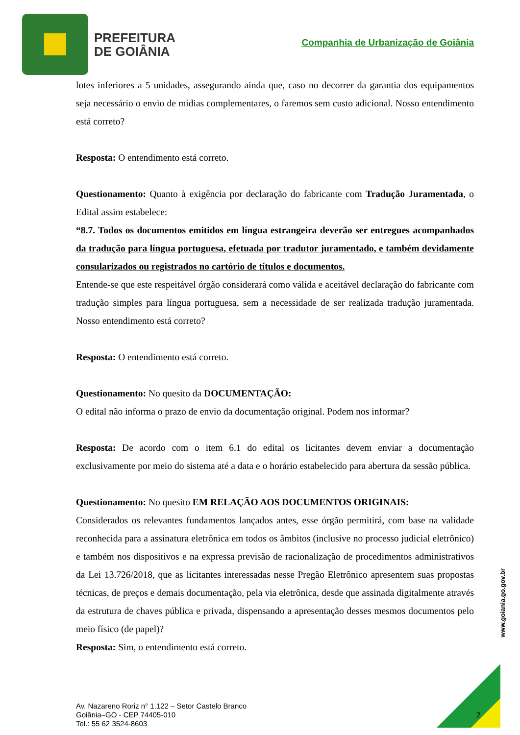PREFEITURA
DE GOIÂNIA
Companhia de Urbanização de Goiânia
lotes inferiores a 5 unidades, assegurando ainda que, caso no decorrer da garantia dos equipamentos seja necessário o envio de mídias complementares, o faremos sem custo adicional. Nosso entendimento está correto?
Resposta: O entendimento está correto.
Questionamento: Quanto à exigência por declaração do fabricante com Tradução Juramentada, o Edital assim estabelece:
“8.7. Todos os documentos emitidos em língua estrangeira deverão ser entregues acompanhados da tradução para língua portuguesa, efetuada por tradutor juramentado, e também devidamente consularizados ou registrados no cartório de títulos e documentos.
Entende-se que este respeitável órgão considerará como válida e aceitável declaração do fabricante com tradução simples para língua portuguesa, sem a necessidade de ser realizada tradução juramentada. Nosso entendimento está correto?
Resposta: O entendimento está correto.
Questionamento: No quesito da DOCUMENTAÇÃO:
O edital não informa o prazo de envio da documentação original. Podem nos informar?
Resposta: De acordo com o item 6.1 do edital os licitantes devem enviar a documentação exclusivamente por meio do sistema até a data e o horário estabelecido para abertura da sessão pública.
Questionamento: No quesito EM RELAÇÃO AOS DOCUMENTOS ORIGINAIS:
Considerados os relevantes fundamentos lançados antes, esse órgão permitirá, com base na validade reconhecida para a assinatura eletrônica em todos os âmbitos (inclusive no processo judicial eletrônico) e também nos dispositivos e na expressa previsão de racionalização de procedimentos administrativos da Lei 13.726/2018, que as licitantes interessadas nesse Pregão Eletrônico apresentem suas propostas técnicas, de preços e demais documentação, pela via eletrônica, desde que assinada digitalmente através da estrutura de chaves pública e privada, dispensando a apresentação desses mesmos documentos pelo meio físico (de papel)?
Resposta: Sim, o entendimento está correto.
www.goiania.go.gov.br
Av. Nazareno Roriz n° 1.122 – Setor Castelo Branco
Goiânia–GO - CEP 74405-010
Tel.: 55 62 3524-8603
2